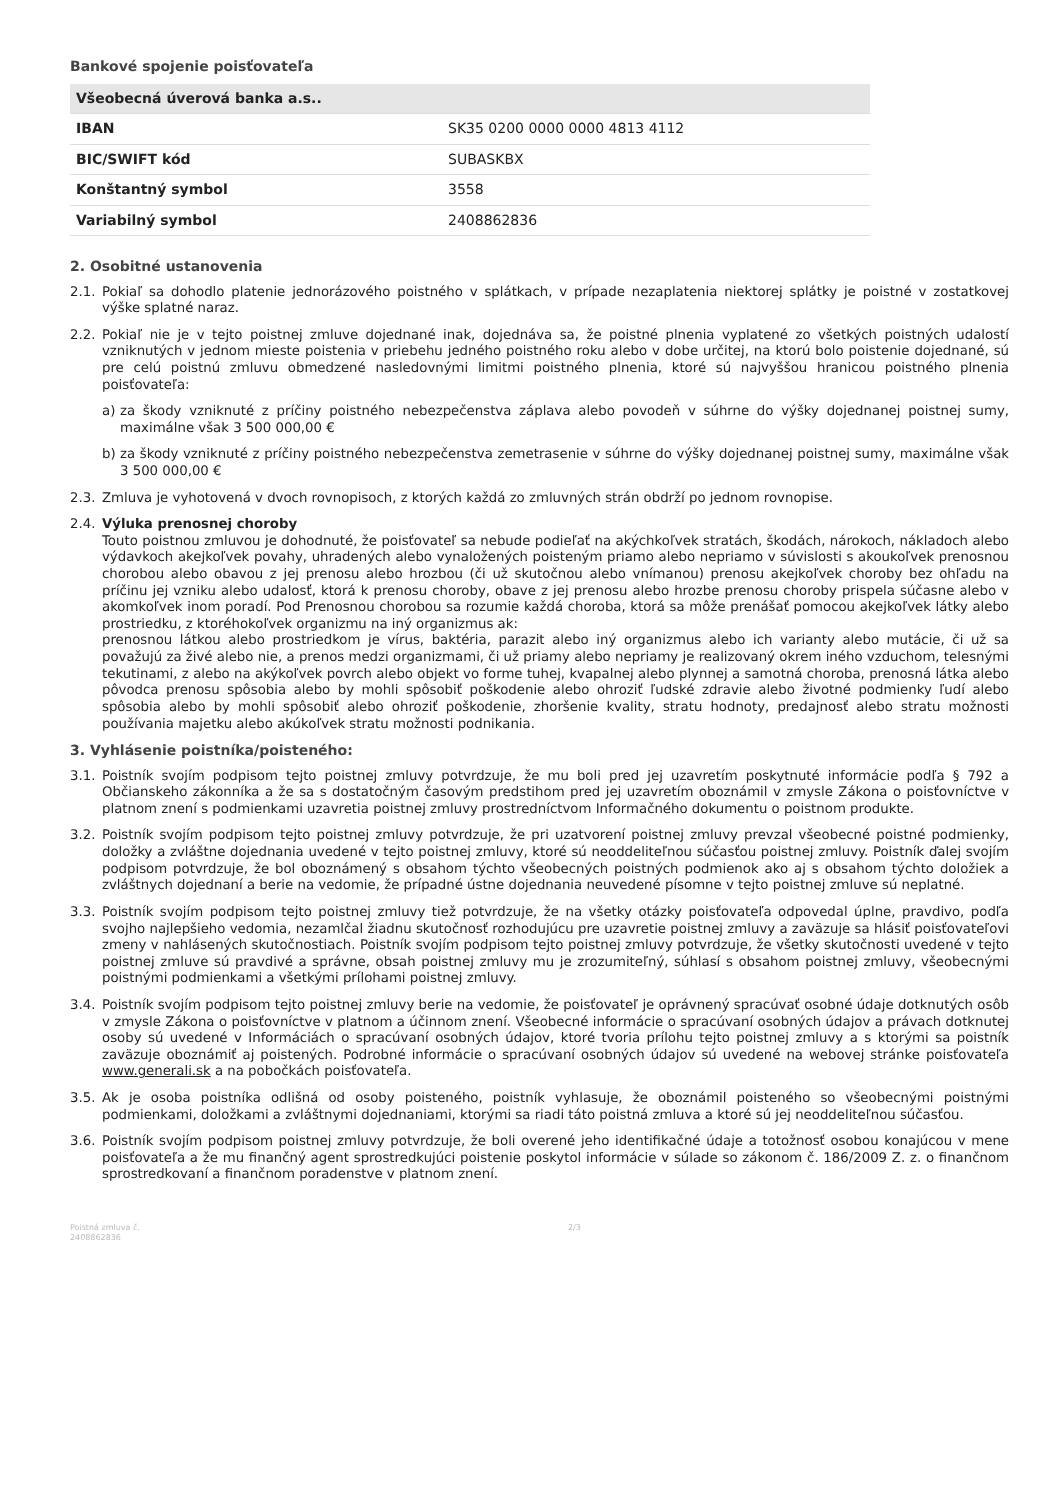Bankové spojenie poisťovateľa
| Všeobecná úverová banka a.s.. | |
| IBAN | SK35 0200 0000 0000 4813 4112 |
| BIC/SWIFT kód | SUBASKBX |
| Konštantný symbol | 3558 |
| Variabilný symbol | 2408862836 |
2. Osobitné ustanovenia
2.1. Pokiaľ sa dohodlo platenie jednorázového poistného v splátkach, v prípade nezaplatenia niektorej splátky je poistné v zostatkovej výške splatné naraz.
2.2. Pokiaľ nie je v tejto poistnej zmluve dojednané inak, dojednáva sa, že poistné plnenia vyplatené zo všetkých poistných udalostí vzniknutých v jednom mieste poistenia v priebehu jedného poistného roku alebo v dobe určitej, na ktorú bolo poistenie dojednané, sú pre celú poistnú zmluvu obmedzené nasledovnými limitmi poistného plnenia, ktoré sú najvyššou hranicou poistného plnenia poisťovateľa:
a) za škody vzniknuté z príčiny poistného nebezpečenstva záplava alebo povodeň v súhrne do výšky dojednanej poistnej sumy, maximálne však 3 500 000,00 €
b) za škody vzniknuté z príčiny poistného nebezpečenstva zemetrasenie v súhrne do výšky dojednanej poistnej sumy, maximálne však 3 500 000,00 €
2.3. Zmluva je vyhotovená v dvoch rovnopisoch, z ktorých každá zo zmluvných strán obdrží po jednom rovnopise.
2.4. Výluka prenosnej choroby
Touto poistnou zmluvou je dohodnuté, že poisťovateľ sa nebude podieľať na akýchkoľvek stratách, škodách, nárokoch, nákladoch alebo výdavkoch akejkoľvek povahy, uhradených alebo vynaložených poisteným priamo alebo nepriamo v súvislosti s akoukoľvek prenosnou chorobou alebo obavou z jej prenosu alebo hrozbou (či už skutočnou alebo vnímanou) prenosu akejkoľvek choroby bez ohľadu na príčinu jej vzniku alebo udalosť, ktorá k prenosu choroby, obave z jej prenosu alebo hrozbe prenosu choroby prispela súčasne alebo v akomkoľvek inom poradí. Pod Prenosnou chorobou sa rozumie každá choroba, ktorá sa môže prenášať pomocou akejkoľvek látky alebo prostriedku, z ktoréhokoľvek organizmu na iný organizmus ak:
prenosnou látkou alebo prostriedkom je vírus, baktéria, parazit alebo iný organizmus alebo ich varianty alebo mutácie, či už sa považujú za živé alebo nie, a prenos medzi organizmami, či už priamy alebo nepriamy je realizovaný okrem iného vzduchom, telesnými tekutinami, z alebo na akýkoľvek povrch alebo objekt vo forme tuhej, kvapalnej alebo plynnej a samotná choroba, prenosná látka alebo pôvodca prenosu spôsobia alebo by mohli spôsobiť poškodenie alebo ohroziť ľudské zdravie alebo životné podmienky ľudí alebo spôsobia alebo by mohli spôsobiť alebo ohroziť poškodenie, zhoršenie kvality, stratu hodnoty, predajnosť alebo stratu možnosti používania majetku alebo akúkoľvek stratu možnosti podnikania.
3. Vyhlásenie poistníka/poisteného:
3.1. Poistník svojím podpisom tejto poistnej zmluvy potvrdzuje, že mu boli pred jej uzavretím poskytnuté informácie podľa § 792 a Občianskeho zákonníka a že sa s dostatočným časovým predstihom pred jej uzavretím oboznámil v zmysle Zákona o poisťovníctve v platnom znení s podmienkami uzavretia poistnej zmluvy prostredníctvom Informačného dokumentu o poistnom produkte.
3.2. Poistník svojím podpisom tejto poistnej zmluvy potvrdzuje, že pri uzatvorení poistnej zmluvy prevzal všeobecné poistné podmienky, doložky a zvláštne dojednania uvedené v tejto poistnej zmluvy, ktoré sú neoddeliteľnou súčasťou poistnej zmluvy. Poistník ďalej svojím podpisom potvrdzuje, že bol oboznámený s obsahom týchto všeobecných poistných podmienok ako aj s obsahom týchto doložiek a zvláštnych dojednaní a berie na vedomie, že prípadné ústne dojednania neuvedené písomne v tejto poistnej zmluve sú neplatné.
3.3. Poistník svojím podpisom tejto poistnej zmluvy tiež potvrdzuje, že na všetky otázky poisťovateľa odpovedal úplne, pravdivo, podľa svojho najlepšieho vedomia, nezamlčal žiadnu skutočnosť rozhodujúcu pre uzavretie poistnej zmluvy a zaväzuje sa hlásiť poisťovateľovi zmeny v nahlásených skutočnostiach. Poistník svojím podpisom tejto poistnej zmluvy potvrdzuje, že všetky skutočnosti uvedené v tejto poistnej zmluve sú pravdivé a správne, obsah poistnej zmluvy mu je zrozumiteľný, súhlasí s obsahom poistnej zmluvy, všeobecnými poistnými podmienkami a všetkými prílohami poistnej zmluvy.
3.4. Poistník svojím podpisom tejto poistnej zmluvy berie na vedomie, že poisťovateľ je oprávnený spracúvať osobné údaje dotknutých osôb v zmysle Zákona o poisťovníctve v platnom a účinnom znení. Všeobecné informácie o spracúvaní osobných údajov a právach dotknutej osoby sú uvedené v Informáciách o spracúvaní osobných údajov, ktoré tvoria prílohu tejto poistnej zmluvy a s ktorými sa poistník zaväzuje oboznámiť aj poistených. Podrobné informácie o spracúvaní osobných údajov sú uvedené na webovej stránke poisťovateľa www.generali.sk a na pobočkách poisťovateľa.
3.5. Ak je osoba poistníka odlišná od osoby poisteného, poistník vyhlasuje, že oboznámil poisteného so všeobecnými poistnými podmienkami, doložkami a zvláštnymi dojednaniami, ktorými sa riadi táto poistná zmluva a ktoré sú jej neoddeliteľnou súčasťou.
3.6. Poistník svojím podpisom poistnej zmluvy potvrdzuje, že boli overené jeho identifikačné údaje a totožnosť osobou konajúcou v mene poisťovateľa a že mu finančný agent sprostredkujúci poistenie poskytol informácie v súlade so zákonom č. 186/2009 Z. z. o finančnom sprostredkovaní a finančnom poradenstve v platnom znení.
Poistná zmluva č.
2408862836 2/3